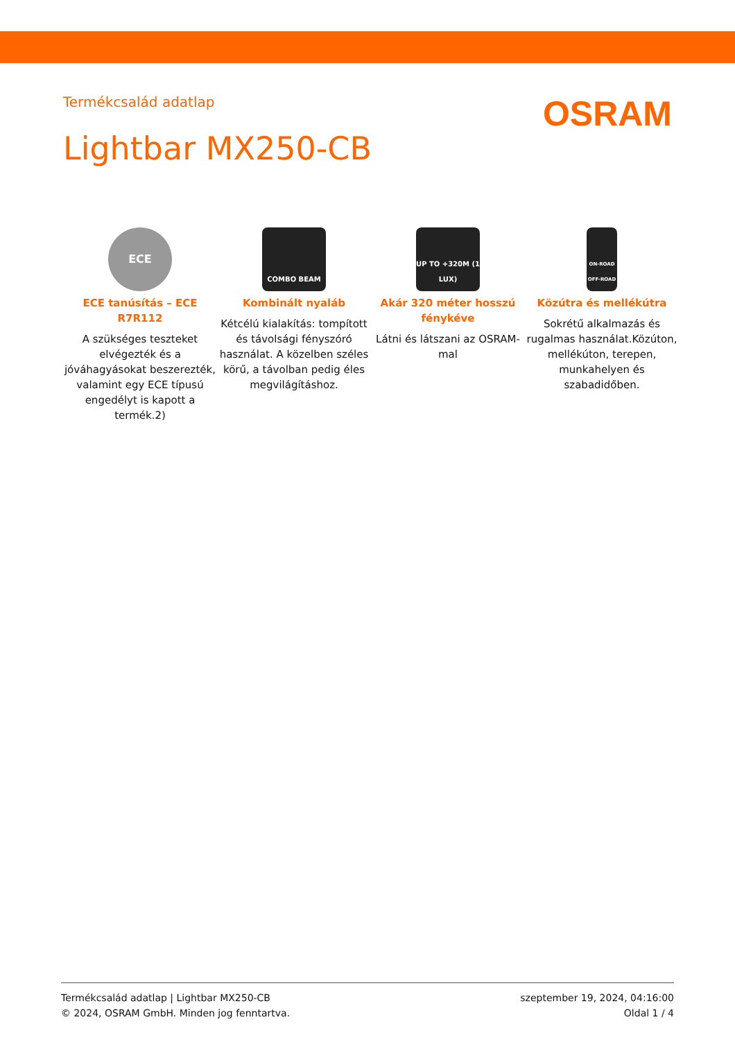Termékcsalád adatlap
OSRAM
Lightbar MX250-CB
ECE
ECE tanúsítás – ECE R7R112
A szükséges teszteket elvégezték és a jóváhagyásokat beszerezték, valamint egy ECE típusú engedélyt is kapott a termék.2)
COMBO BEAM
Kombinált nyaláb
Kétcélú kialakítás: tompított és távolsági fényszóró használat. A közelben széles körű, a távolban pedig éles megvilágításhoz.
UP TO +320M (1 LUX)
Akár 320 méter hosszú fénykéve
Látni és látszani az OSRAM-mal
ON-ROAD OFF-ROAD
Közútra és mellékútra
Sokrétű alkalmazás és rugalmas használat.Közúton, mellékúton, terepen, munkahelyen és szabadidőben.
Termékcsalád adatlap | Lightbar MX250-CB
© 2024, OSRAM GmbH. Minden jog fenntartva.
szeptember 19, 2024, 04:16:00
Oldal 1 / 4